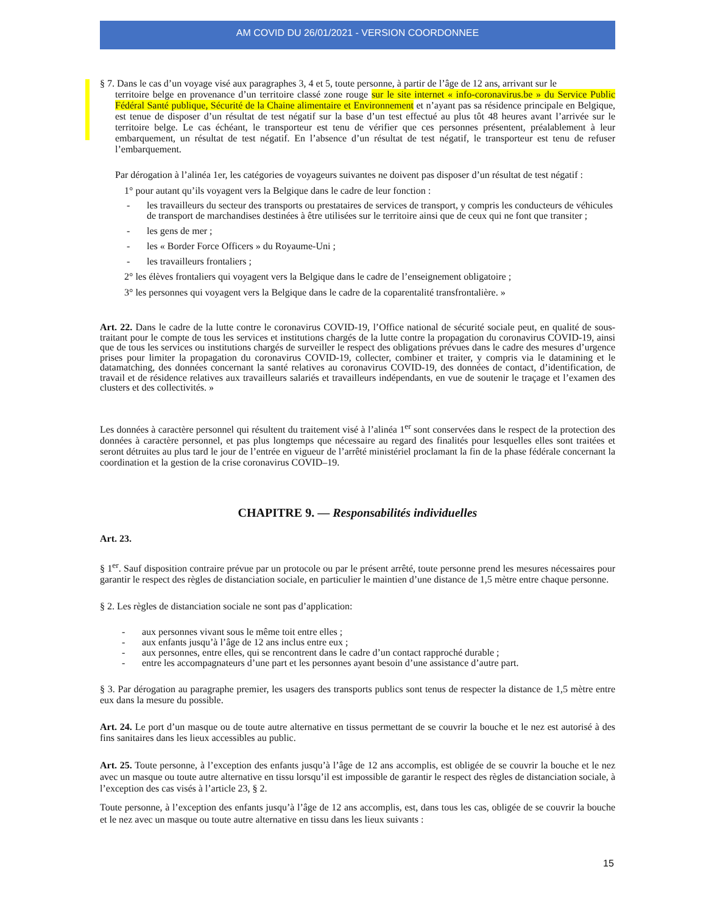AM COVID DU 26/01/2021 - VERSION COORDONNEE
§ 7. Dans le cas d’un voyage visé aux paragraphes 3, 4 et 5, toute personne, à partir de l’âge de 12 ans, arrivant sur le
territoire belge en provenance d’un territoire classé zone rouge sur le site internet « info-coronavirus.be » du Service Public Fédéral Santé publique, Sécurité de la Chaine alimentaire et Environnement et n’ayant pas sa résidence principale en Belgique, est tenue de disposer d’un résultat de test négatif sur la base d’un test effectué au plus tôt 48 heures avant l’arrivée sur le territoire belge. Le cas échéant, le transporteur est tenu de vérifier que ces personnes présentent, préalablement à leur embarquement, un résultat de test négatif. En l’absence d’un résultat de test négatif, le transporteur est tenu de refuser l’embarquement.
Par dérogation à l’alinéa 1er, les catégories de voyageurs suivantes ne doivent pas disposer d’un résultat de test négatif :
1° pour autant qu’ils voyagent vers la Belgique dans le cadre de leur fonction :
- les travailleurs du secteur des transports ou prestataires de services de transport, y compris les conducteurs de véhicules de transport de marchandises destinées à être utilisées sur le territoire ainsi que de ceux qui ne font que transiter ;
- les gens de mer ;
- les « Border Force Officers » du Royaume-Uni ;
- les travailleurs frontaliers ;
2° les élèves frontaliers qui voyagent vers la Belgique dans le cadre de l’enseignement obligatoire ;
3° les personnes qui voyagent vers la Belgique dans le cadre de la coparentalité transfrontalière. »
Art. 22. Dans le cadre de la lutte contre le coronavirus COVID-19, l’Office national de sécurité sociale peut, en qualité de sous-traitant pour le compte de tous les services et institutions chargés de la lutte contre la propagation du coronavirus COVID-19, ainsi que de tous les services ou institutions chargés de surveiller le respect des obligations prévues dans le cadre des mesures d’urgence prises pour limiter la propagation du coronavirus COVID-19, collecter, combiner et traiter, y compris via le datamining et le datamatching, des données concernant la santé relatives au coronavirus COVID-19, des données de contact, d’identification, de travail et de résidence relatives aux travailleurs salariés et travailleurs indépendants, en vue de soutenir le traçage et l’examen des clusters et des collectivités. »
Les données à caractère personnel qui résultent du traitement visé à l’alinéa 1<sup>er</sup> sont conservées dans le respect de la protection des données à caractère personnel, et pas plus longtemps que nécessaire au regard des finalités pour lesquelles elles sont traitées et seront détruites au plus tard le jour de l’entrée en vigueur de l’arrêté ministériel proclamant la fin de la phase fédérale concernant la coordination et la gestion de la crise coronavirus COVID–19.
CHAPITRE 9. — Responsabilités individuelles
Art. 23.
§ 1<sup>er</sup>. Sauf disposition contraire prévue par un protocole ou par le présent arrêté, toute personne prend les mesures nécessaires pour garantir le respect des règles de distanciation sociale, en particulier le maintien d’une distance de 1,5 mètre entre chaque personne.
§ 2. Les règles de distanciation sociale ne sont pas d’application:
- aux personnes vivant sous le même toit entre elles ;
- aux enfants jusqu’à l’âge de 12 ans inclus entre eux ;
- aux personnes, entre elles, qui se rencontrent dans le cadre d’un contact rapproché durable ;
- entre les accompagnateurs d’une part et les personnes ayant besoin d’une assistance d’autre part.
§ 3. Par dérogation au paragraphe premier, les usagers des transports publics sont tenus de respecter la distance de 1,5 mètre entre eux dans la mesure du possible.
Art. 24. Le port d’un masque ou de toute autre alternative en tissus permettant de se couvrir la bouche et le nez est autorisé à des fins sanitaires dans les lieux accessibles au public.
Art. 25. Toute personne, à l’exception des enfants jusqu’à l’âge de 12 ans accomplis, est obligée de se couvrir la bouche et le nez avec un masque ou toute autre alternative en tissu lorsqu’il est impossible de garantir le respect des règles de distanciation sociale, à l’exception des cas visés à l’article 23, § 2.
Toute personne, à l’exception des enfants jusqu’à l’âge de 12 ans accomplis, est, dans tous les cas, obligée de se couvrir la bouche et le nez avec un masque ou toute autre alternative en tissu dans les lieux suivants :
15